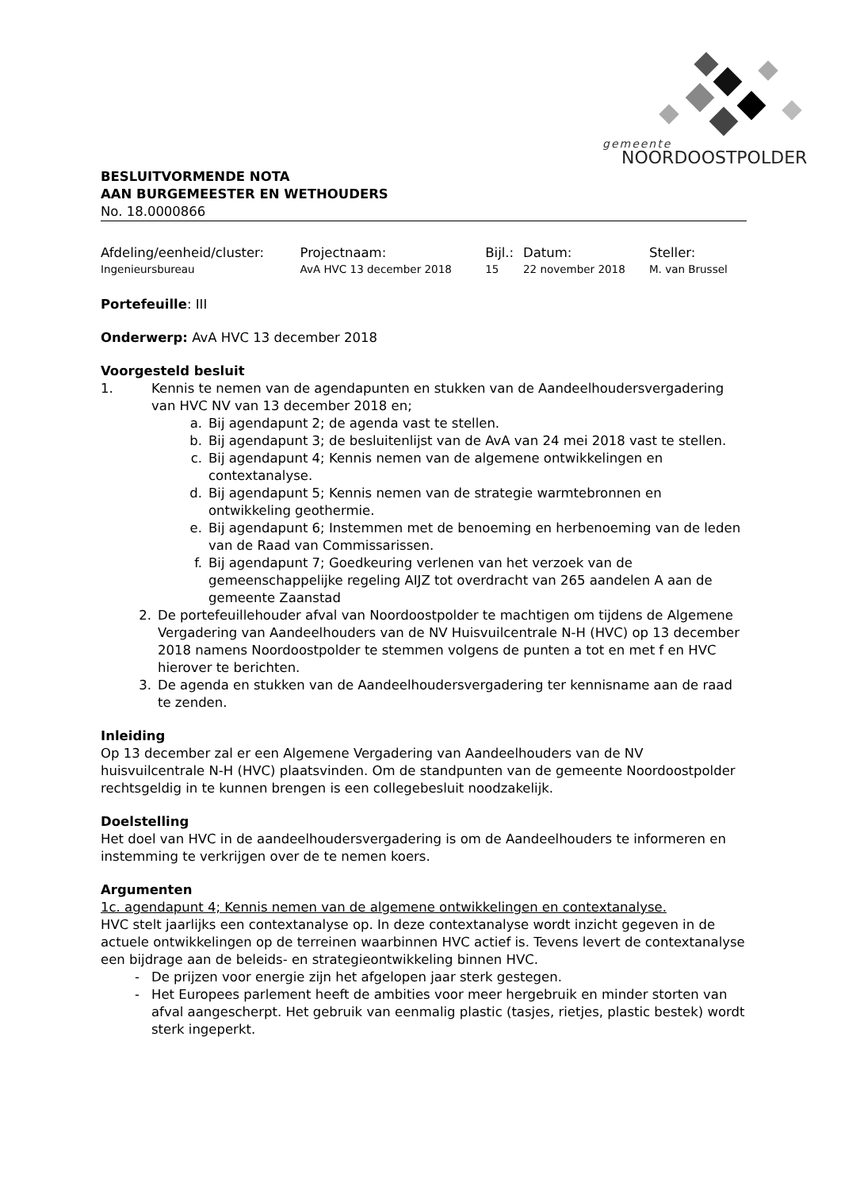gemeente
NOORDOOSTPOLDER
BESLUITVORMENDE NOTA
AAN BURGEMEESTER EN WETHOUDERS
No. 18.0000866
| Afdeling/eenheid/cluster: | Projectnaam: | Bijl.: | Datum: | Steller: |
| Ingenieursbureau | AvA HVC 13 december 2018 | 15 | 22 november 2018 | M. van Brussel |
Portefeuille: III
Onderwerp: AvA HVC 13 december 2018
Voorgesteld besluit
1. Kennis te nemen van de agendapunten en stukken van de Aandeelhoudersvergadering van HVC NV van 13 december 2018 en;
a. Bij agendapunt 2; de agenda vast te stellen.
b. Bij agendapunt 3; de besluitenlijst van de AvA van 24 mei 2018 vast te stellen.
c. Bij agendapunt 4; Kennis nemen van de algemene ontwikkelingen en contextanalyse.
d. Bij agendapunt 5; Kennis nemen van de strategie warmtebronnen en ontwikkeling geothermie.
e. Bij agendapunt 6; Instemmen met de benoeming en herbenoeming van de leden van de Raad van Commissarissen.
f. Bij agendapunt 7; Goedkeuring verlenen van het verzoek van de gemeenschappelijke regeling AIJZ tot overdracht van 265 aandelen A aan de gemeente Zaanstad
2. De portefeuillehouder afval van Noordoostpolder te machtigen om tijdens de Algemene Vergadering van Aandeelhouders van de NV Huisvuilcentrale N-H (HVC) op 13 december 2018 namens Noordoostpolder te stemmen volgens de punten a tot en met f en HVC hierover te berichten.
3. De agenda en stukken van de Aandeelhoudersvergadering ter kennisname aan de raad te zenden.
Inleiding
Op 13 december zal er een Algemene Vergadering van Aandeelhouders van de NV huisvuilcentrale N-H (HVC) plaatsvinden. Om de standpunten van de gemeente Noordoostpolder rechtsgeldig in te kunnen brengen is een collegebesluit noodzakelijk.
Doelstelling
Het doel van HVC in de aandeelhoudersvergadering is om de Aandeelhouders te informeren en instemming te verkrijgen over de te nemen koers.
Argumenten
1c. agendapunt 4; Kennis nemen van de algemene ontwikkelingen en contextanalyse.
HVC stelt jaarlijks een contextanalyse op. In deze contextanalyse wordt inzicht gegeven in de actuele ontwikkelingen op de terreinen waarbinnen HVC actief is. Tevens levert de contextanalyse een bijdrage aan de beleids- en strategieontwikkeling binnen HVC.
- De prijzen voor energie zijn het afgelopen jaar sterk gestegen.
- Het Europees parlement heeft de ambities voor meer hergebruik en minder storten van afval aangescherpt. Het gebruik van eenmalig plastic (tasjes, rietjes, plastic bestek) wordt sterk ingeperkt.